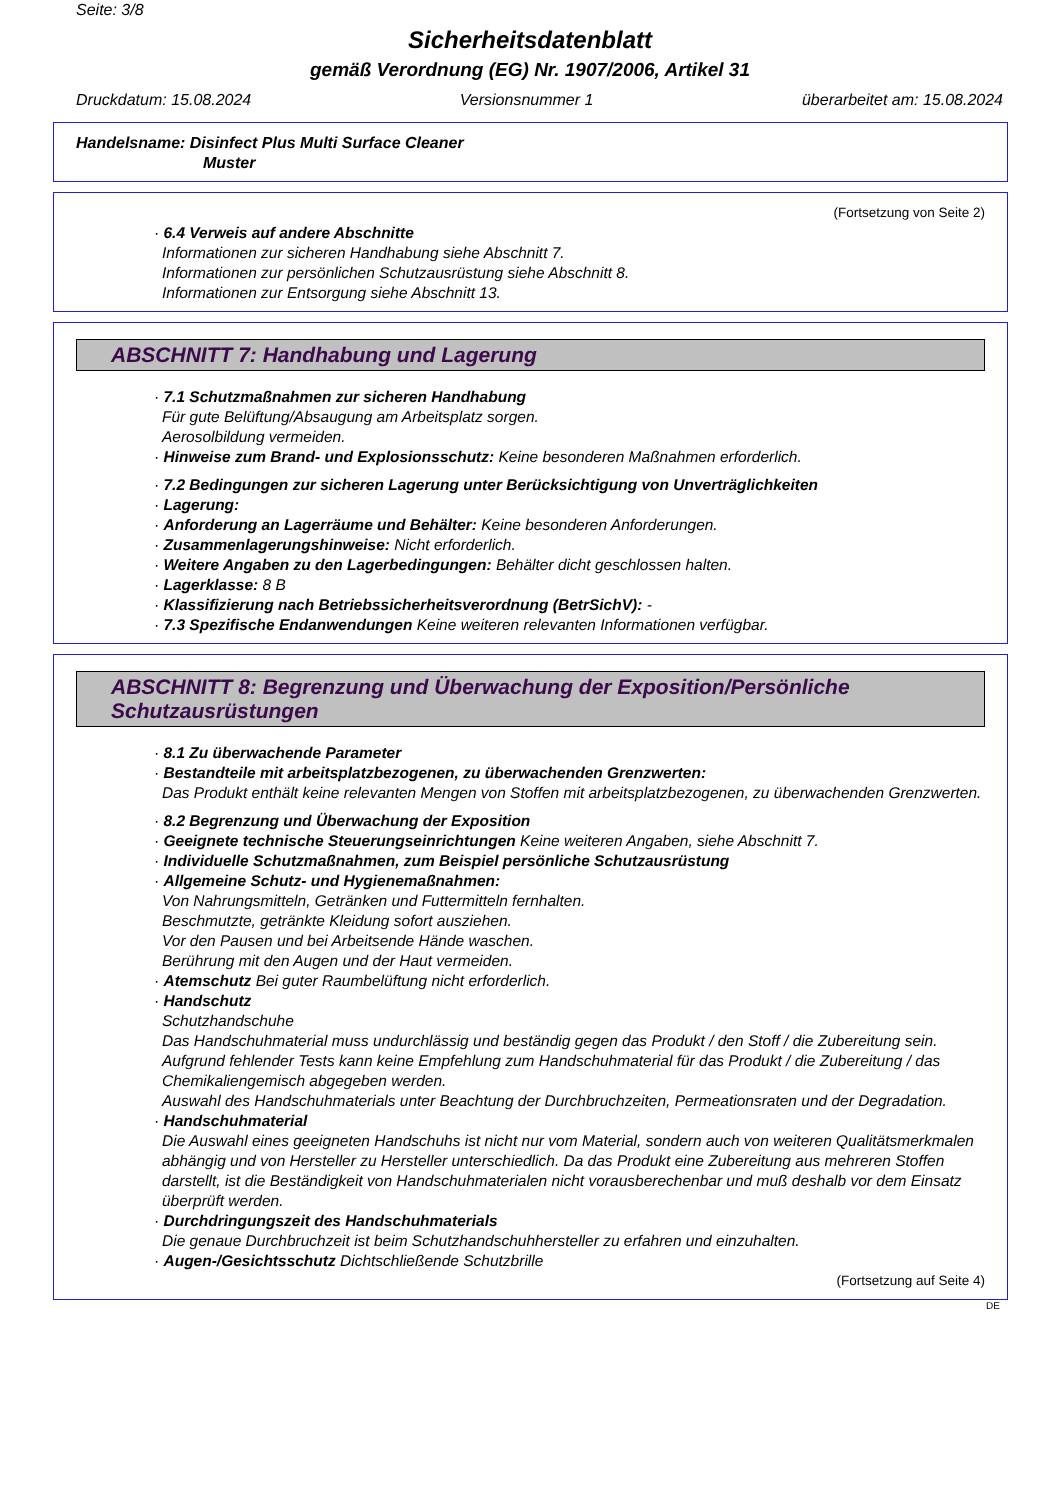Seite: 3/8
Sicherheitsdatenblatt
gemäß Verordnung (EG) Nr. 1907/2006, Artikel 31
Druckdatum: 15.08.2024 Versionsnummer 1 überarbeitet am: 15.08.2024
Handelsname: Disinfect Plus Multi Surface Cleaner
Muster
(Fortsetzung von Seite 2)
· 6.4 Verweis auf andere Abschnitte
Informationen zur sicheren Handhabung siehe Abschnitt 7.
Informationen zur persönlichen Schutzausrüstung siehe Abschnitt 8.
Informationen zur Entsorgung siehe Abschnitt 13.
ABSCHNITT 7: Handhabung und Lagerung
· 7.1 Schutzmaßnahmen zur sicheren Handhabung
Für gute Belüftung/Absaugung am Arbeitsplatz sorgen.
Aerosolbildung vermeiden.
· Hinweise zum Brand- und Explosionsschutz: Keine besonderen Maßnahmen erforderlich.
· 7.2 Bedingungen zur sicheren Lagerung unter Berücksichtigung von Unverträglichkeiten
· Lagerung:
· Anforderung an Lagerräume und Behälter: Keine besonderen Anforderungen.
· Zusammenlagerungshinweise: Nicht erforderlich.
· Weitere Angaben zu den Lagerbedingungen: Behälter dicht geschlossen halten.
· Lagerklasse: 8 B
· Klassifizierung nach Betriebssicherheitsverordnung (BetrSichV): -
· 7.3 Spezifische Endanwendungen Keine weiteren relevanten Informationen verfügbar.
ABSCHNITT 8: Begrenzung und Überwachung der Exposition/Persönliche Schutzausrüstungen
· 8.1 Zu überwachende Parameter
· Bestandteile mit arbeitsplatzbezogenen, zu überwachenden Grenzwerten:
Das Produkt enthält keine relevanten Mengen von Stoffen mit arbeitsplatzbezogenen, zu überwachenden Grenzwerten.
· 8.2 Begrenzung und Überwachung der Exposition
· Geeignete technische Steuerungseinrichtungen Keine weiteren Angaben, siehe Abschnitt 7.
· Individuelle Schutzmaßnahmen, zum Beispiel persönliche Schutzausrüstung
· Allgemeine Schutz- und Hygienemaßnahmen:
Von Nahrungsmitteln, Getränken und Futtermitteln fernhalten.
Beschmutzte, getränkte Kleidung sofort ausziehen.
Vor den Pausen und bei Arbeitsende Hände waschen.
Berührung mit den Augen und der Haut vermeiden.
· Atemschutz Bei guter Raumbelüftung nicht erforderlich.
· Handschutz
Schutzhandschuhe
Das Handschuhmaterial muss undurchlässig und beständig gegen das Produkt / den Stoff / die Zubereitung sein.
Aufgrund fehlender Tests kann keine Empfehlung zum Handschuhmaterial für das Produkt / die Zubereitung / das Chemikaliengemisch abgegeben werden.
Auswahl des Handschuhmaterials unter Beachtung der Durchbruchzeiten, Permeationsraten und der Degradation.
· Handschuhmaterial
Die Auswahl eines geeigneten Handschuhs ist nicht nur vom Material, sondern auch von weiteren Qualitätsmerkmalen abhängig und von Hersteller zu Hersteller unterschiedlich. Da das Produkt eine Zubereitung aus mehreren Stoffen darstellt, ist die Beständigkeit von Handschuhmaterialen nicht vorausberechenbar und muß deshalb vor dem Einsatz überprüft werden.
· Durchdringungszeit des Handschuhmaterials
Die genaue Durchbruchzeit ist beim Schutzhandschuhhersteller zu erfahren und einzuhalten.
· Augen-/Gesichtsschutz Dichtschließende Schutzbrille
(Fortsetzung auf Seite 4)
DE